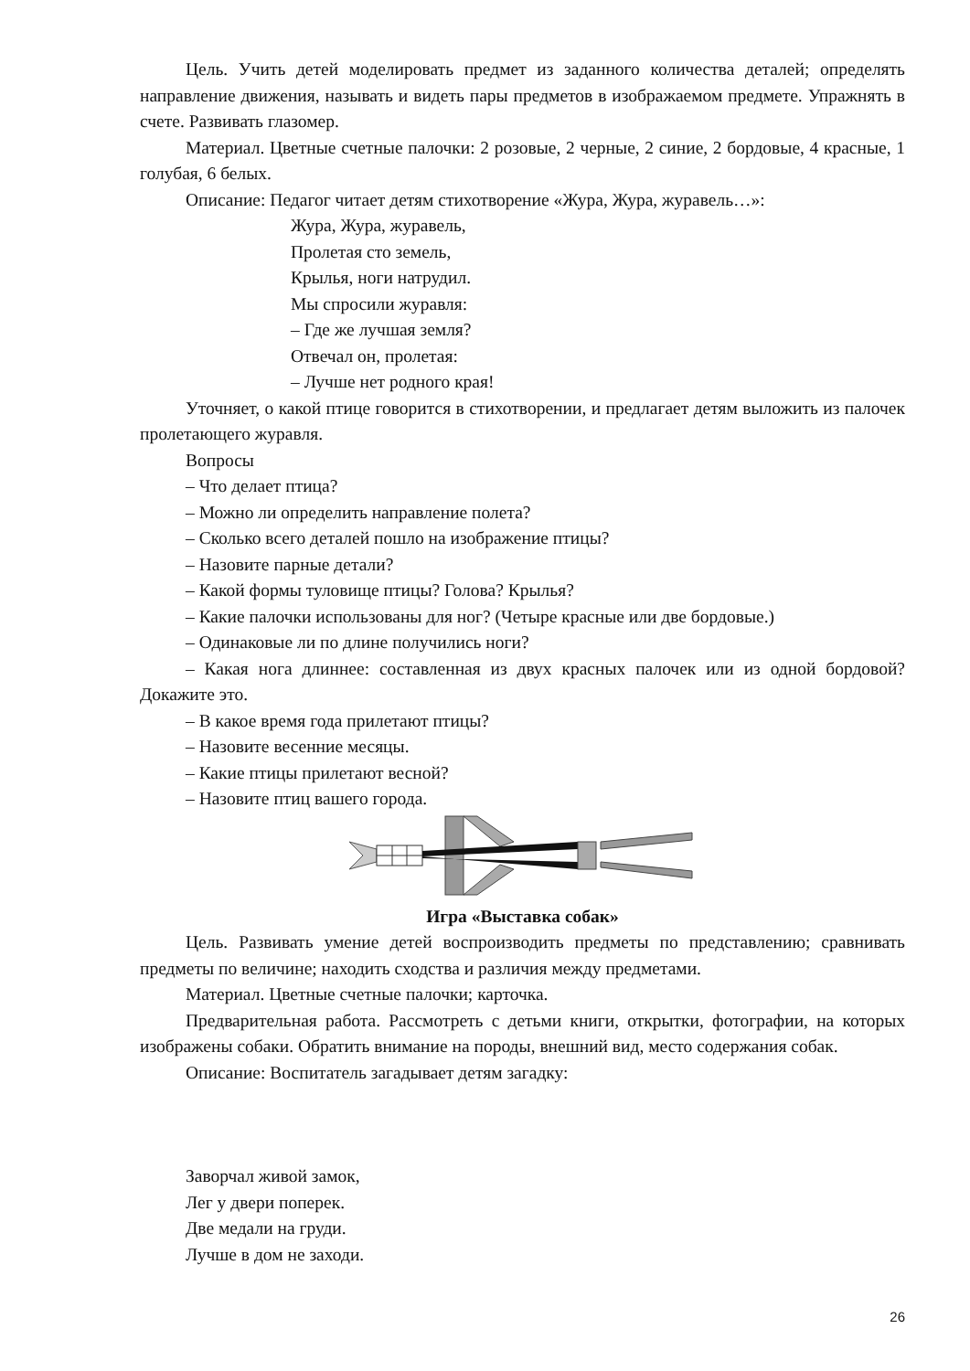Цель. Учить детей моделировать предмет из заданного количества деталей; определять направление движения, называть и видеть пары предметов в изображаемом предмете. Упражнять в счете. Развивать глазомер.
Материал. Цветные счетные палочки: 2 розовые, 2 черные, 2 синие, 2 бордовые, 4 красные, 1 голубая, 6 белых.
Описание: Педагог читает детям стихотворение «Жура, Жура, журавель…»:
Жура, Жура, журавель,
Пролетая сто земель,
Крылья, ноги натрудил.
Мы спросили журавля:
– Где же лучшая земля?
Отвечал он, пролетая:
– Лучше нет родного края!
Уточняет, о какой птице говорится в стихотворении, и предлагает детям выложить из палочек пролетающего журавля.
Вопросы
– Что делает птица?
– Можно ли определить направление полета?
– Сколько всего деталей пошло на изображение птицы?
– Назовите парные детали?
– Какой формы туловище птицы? Голова? Крылья?
– Какие палочки использованы для ног? (Четыре красные или две бордовые.)
– Одинаковые ли по длине получились ноги?
– Какая нога длиннее: составленная из двух красных палочек или из одной бордовой? Докажите это.
– В какое время года прилетают птицы?
– Назовите весенние месяцы.
– Какие птицы прилетают весной?
– Назовите птиц вашего города.
Игра «Выставка собак»
Цель. Развивать умение детей воспроизводить предметы по представлению; сравнивать предметы по величине; находить сходства и различия между предметами.
Материал. Цветные счетные палочки; карточка.
Предварительная работа. Рассмотреть с детьми книги, открытки, фотографии, на которых изображены собаки. Обратить внимание на породы, внешний вид, место содержания собак.
Описание: Воспитатель загадывает детям загадку:
Заворчал живой замок,
Лег у двери поперек.
Две медали на груди.
Лучше в дом не заходи.
26